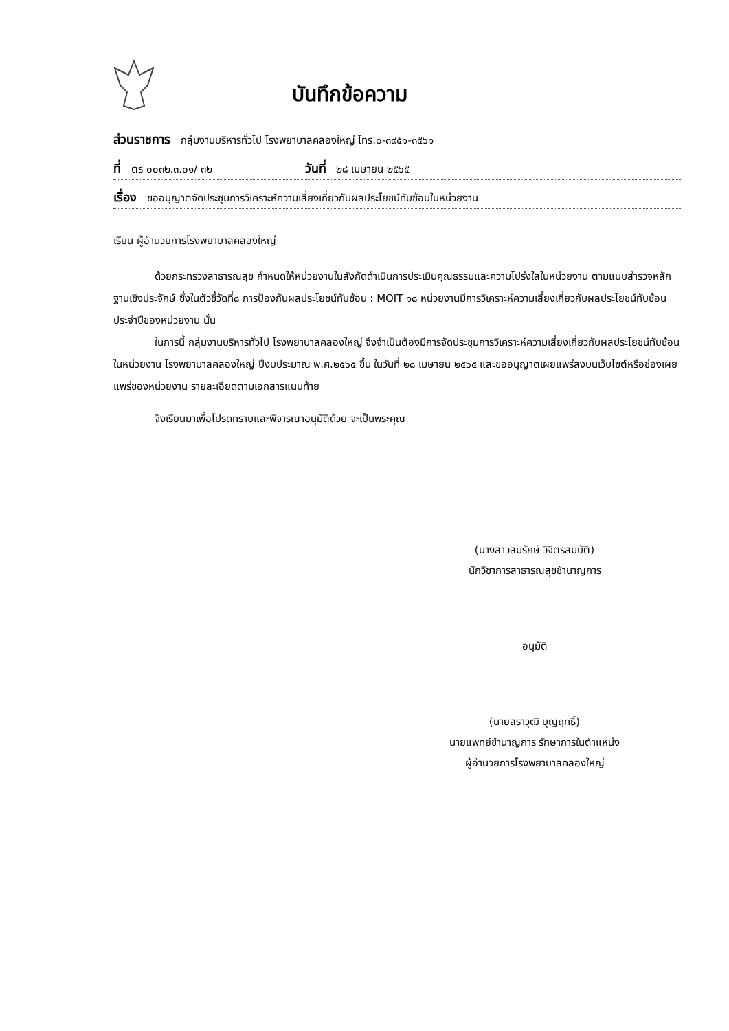บันทึกข้อความ
ส่วนราชการ กลุ่มงานบริหารทั่วไป โรงพยาบาลคลองใหญ่ โทร.๐-๓๙๕๑-๓๕๖๑
ที่ ตร ๐๐๓๒.๓.๐๑/ ๓๒ วันที่ ๒๘ เมษายน ๒๕๖๕
เรื่อง ขออนุญาตจัดประชุมการวิเคราะห์ความเสี่ยงเกี่ยวกับผลประโยชน์ทับซ้อนในหน่วยงาน
เรียน ผู้อำนวยการโรงพยาบาลคลองใหญ่
ด้วยกระทรวงสาธารณสุข กำหนดให้หน่วยงานในสังกัดดำเนินการประเมินคุณธรรมและความโปร่งใสในหน่วยงาน ตามแบบสำรวจหลักฐานเชิงประจักษ์ ซึ่งในตัวชี้วัดที่๘ การป้องกันผลประโยชน์ทับซ้อน : MOIT ๑๘ หน่วยงานมีการวิเคราะห์ความเสี่ยงเกี่ยวกับผลประโยชน์ทับซ้อนประจำปีของหน่วยงาน นั้น
ในการนี้ กลุ่มงานบริหารทั่วไป โรงพยาบาลคลองใหญ่ จึงจำเป็นต้องมีการจัดประชุมการวิเคราะห์ความเสี่ยงเกี่ยวกับผลประโยชน์ทับซ้อนในหน่วยงาน โรงพยาบาลคลองใหญ่ ปีงบประมาณ พ.ศ.๒๕๖๕ ขึ้น ในวันที่ ๒๘ เมษายน ๒๕๖๕ และขออนุญาตเผยแพร่ลงบนเว็บไซต์หรือช่องเผยแพร่ของหน่วยงาน รายละเอียดตามเอกสารแนบท้าย
จึงเรียนมาเพื่อโปรดทราบและพิจารณาอนุมัติด้วย จะเป็นพระคุณ
(นางสาวสมรักษ์ วิจิตรสมบัติ)
นักวิชาการสาธารณสุขชำนาญการ
อนุมัติ
(นายสราวุฒิ บุญฤทธิ์)
นายแพทย์ชำนาญการ รักษาการในตำแหน่ง
ผู้อำนวยการโรงพยาบาลคลองใหญ่